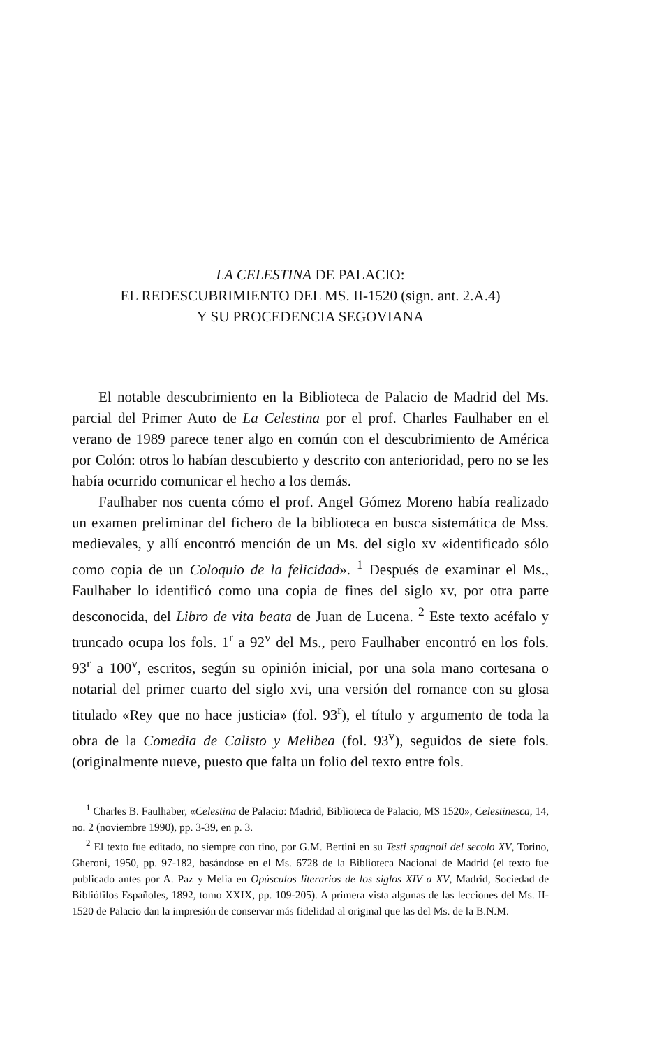LA CELESTINA DE PALACIO:
EL REDESCUBRIMIENTO DEL MS. II-1520 (sign. ant. 2.A.4)
Y SU PROCEDENCIA SEGOVIANA
El notable descubrimiento en la Biblioteca de Palacio de Madrid del Ms. parcial del Primer Auto de La Celestina por el prof. Charles Faulhaber en el verano de 1989 parece tener algo en común con el descubrimiento de América por Colón: otros lo habían descubierto y descrito con anterioridad, pero no se les había ocurrido comunicar el hecho a los demás.
Faulhaber nos cuenta cómo el prof. Angel Gómez Moreno había realizado un examen preliminar del fichero de la biblioteca en busca sistemática de Mss. medievales, y allí encontró mención de un Ms. del siglo xv «identificado sólo como copia de un Coloquio de la felicidad». <sup>1</sup> Después de examinar el Ms., Faulhaber lo identificó como una copia de fines del siglo xv, por otra parte desconocida, del Libro de vita beata de Juan de Lucena. <sup>2</sup> Este texto acéfalo y truncado ocupa los fols. 1<sup>r</sup> a 92<sup>v</sup> del Ms., pero Faulhaber encontró en los fols. 93<sup>r</sup> a 100<sup>v</sup>, escritos, según su opinión inicial, por una sola mano cortesana o notarial del primer cuarto del siglo xvi, una versión del romance con su glosa titulado «Rey que no hace justicia» (fol. 93<sup>r</sup>), el título y argumento de toda la obra de la Comedia de Calisto y Melibea (fol. 93<sup>v</sup>), seguidos de siete fols. (originalmente nueve, puesto que falta un folio del texto entre fols.
<sup>1</sup> Charles B. Faulhaber, «Celestina de Palacio: Madrid, Biblioteca de Palacio, MS 1520», Celestinesca, 14, no. 2 (noviembre 1990), pp. 3-39, en p. 3.
<sup>2</sup> El texto fue editado, no siempre con tino, por G.M. Bertini en su Testi spagnoli del secolo XV, Torino, Gheroni, 1950, pp. 97-182, basándose en el Ms. 6728 de la Biblioteca Nacional de Madrid (el texto fue publicado antes por A. Paz y Melia en Opúsculos literarios de los siglos XIV a XV, Madrid, Sociedad de Bibliófilos Españoles, 1892, tomo XXIX, pp. 109-205). A primera vista algunas de las lecciones del Ms. II-1520 de Palacio dan la impresión de conservar más fidelidad al original que las del Ms. de la B.N.M.